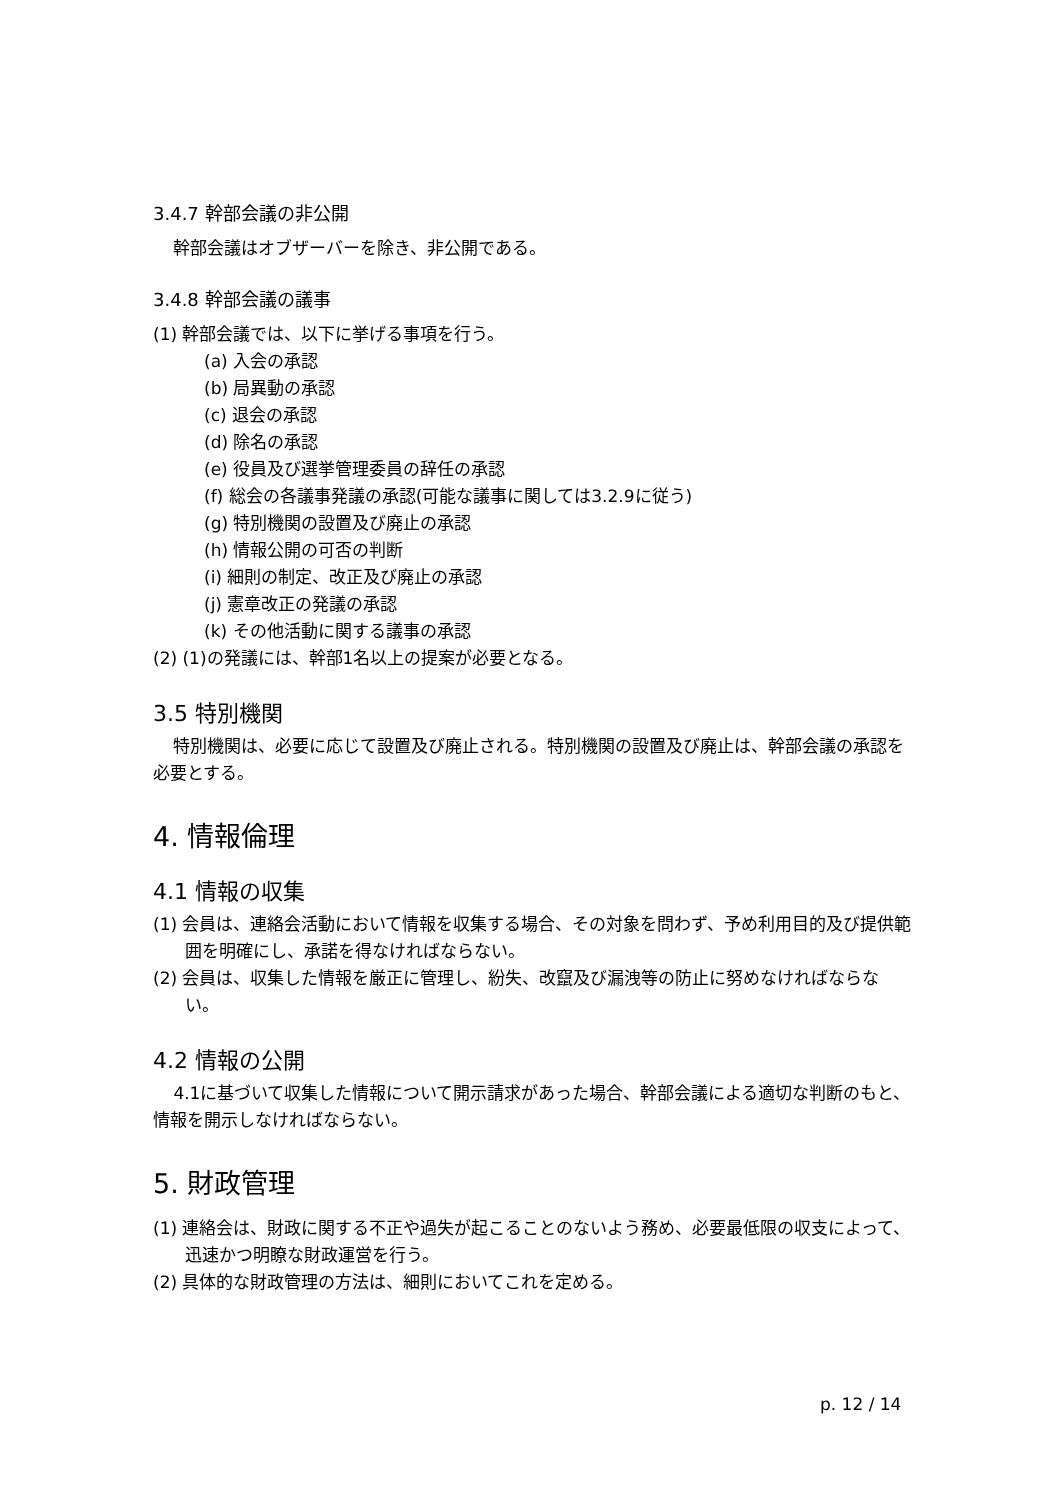3.4.7 幹部会議の非公開
幹部会議はオブザーバーを除き、非公開である。
3.4.8 幹部会議の議事
(1) 幹部会議では、以下に挙げる事項を行う。
(a) 入会の承認
(b) 局異動の承認
(c) 退会の承認
(d) 除名の承認
(e) 役員及び選挙管理委員の辞任の承認
(f) 総会の各議事発議の承認(可能な議事に関しては3.2.9に従う)
(g) 特別機関の設置及び廃止の承認
(h) 情報公開の可否の判断
(i) 細則の制定、改正及び廃止の承認
(j) 憲章改正の発議の承認
(k) その他活動に関する議事の承認
(2) (1)の発議には、幹部1名以上の提案が必要となる。
3.5 特別機関
特別機関は、必要に応じて設置及び廃止される。特別機関の設置及び廃止は、幹部会議の承認を必要とする。
4. 情報倫理
4.1 情報の収集
(1) 会員は、連絡会活動において情報を収集する場合、その対象を問わず、予め利用目的及び提供範囲を明確にし、承諾を得なければならない。
(2) 会員は、収集した情報を厳正に管理し、紛失、改竄及び漏洩等の防止に努めなければならない。
4.2 情報の公開
4.1に基づいて収集した情報について開示請求があった場合、幹部会議による適切な判断のもと、情報を開示しなければならない。
5. 財政管理
(1) 連絡会は、財政に関する不正や過失が起こることのないよう務め、必要最低限の収支によって、迅速かつ明瞭な財政運営を行う。
(2) 具体的な財政管理の方法は、細則においてこれを定める。
p. 12 / 14